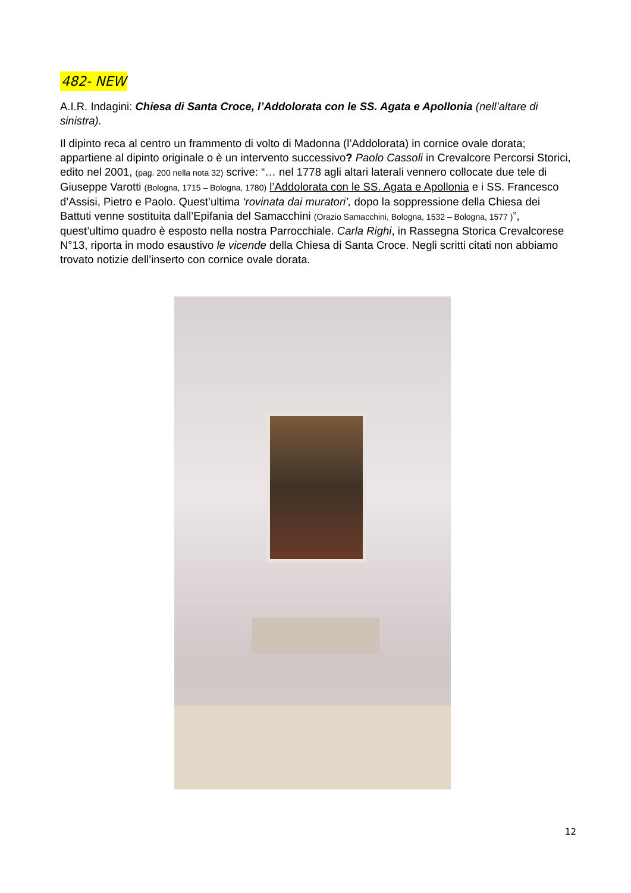482- NEW
A.I.R. Indagini: Chiesa di Santa Croce, l’Addolorata con le SS. Agata e Apollonia (nell’altare di sinistra).
Il dipinto reca al centro un frammento di volto di Madonna (l’Addolorata) in cornice ovale dorata; appartiene al dipinto originale o è un intervento successivo? Paolo Cassoli in Crevalcore Percorsi Storici, edito nel 2001, (pag. 200 nella nota 32) scrive: “… nel 1778 agli altari laterali vennero collocate due tele di Giuseppe Varotti (Bologna, 1715 – Bologna, 1780) l’Addolorata con le SS. Agata e Apollonia e i SS. Francesco d’Assisi, Pietro e Paolo. Quest’ultima ‘rovinata dai muratori’, dopo la soppressione della Chiesa dei Battuti venne sostituita dall’Epifania del Samacchini (Orazio Samacchini, Bologna, 1532 – Bologna, 1577 )”, quest’ultimo quadro è esposto nella nostra Parrocchiale. Carla Righi, in Rassegna Storica Crevalcorese N°13, riporta in modo esaustivo le vicende della Chiesa di Santa Croce. Negli scritti citati non abbiamo trovato notizie dell’inserto con cornice ovale dorata.
12